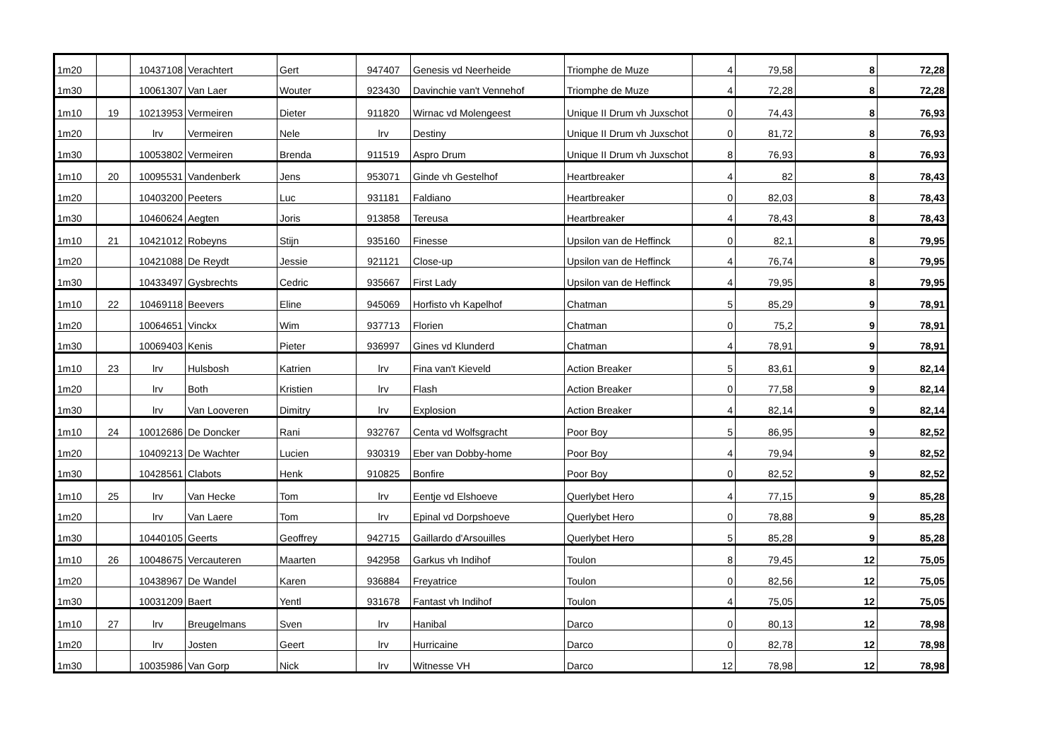| 1m20 | | 10437108 | Verachtert | Gert | 947407 | Genesis vd Neerheide | Triomphe de Muze | 4 | 79,58 | 8 | 72,28 |
| 1m30 | | 10061307 | Van Laer | Wouter | 923430 | Davinchie van't Vennehof | Triomphe de Muze | 4 | 72,28 | 8 | 72,28 |
| 1m10 | 19 | 10213953 | Vermeiren | Dieter | 911820 | Wirnac vd Molengeest | Unique II Drum vh Juxschot | 0 | 74,43 | 8 | 76,93 |
| 1m20 | | lrv | Vermeiren | Nele | lrv | Destiny | Unique II Drum vh Juxschot | 0 | 81,72 | 8 | 76,93 |
| 1m30 | | 10053802 | Vermeiren | Brenda | 911519 | Aspro Drum | Unique II Drum vh Juxschot | 8 | 76,93 | 8 | 76,93 |
| 1m10 | 20 | 10095531 | Vandenberk | Jens | 953071 | Ginde vh Gestelhof | Heartbreaker | 4 | 82 | 8 | 78,43 |
| 1m20 | | 10403200 | Peeters | Luc | 931181 | Faldiano | Heartbreaker | 0 | 82,03 | 8 | 78,43 |
| 1m30 | | 10460624 | Aegten | Joris | 913858 | Tereusa | Heartbreaker | 4 | 78,43 | 8 | 78,43 |
| 1m10 | 21 | 10421012 | Robeyns | Stijn | 935160 | Finesse | Upsilon van de Heffinck | 0 | 82,1 | 8 | 79,95 |
| 1m20 | | 10421088 | De Reydt | Jessie | 921121 | Close-up | Upsilon van de Heffinck | 4 | 76,74 | 8 | 79,95 |
| 1m30 | | 10433497 | Gysbrechts | Cedric | 935667 | First Lady | Upsilon van de Heffinck | 4 | 79,95 | 8 | 79,95 |
| 1m10 | 22 | 10469118 | Beevers | Eline | 945069 | Horfisto vh Kapelhof | Chatman | 5 | 85,29 | 9 | 78,91 |
| 1m20 | | 10064651 | Vinckx | Wim | 937713 | Florien | Chatman | 0 | 75,2 | 9 | 78,91 |
| 1m30 | | 10069403 | Kenis | Pieter | 936997 | Gines vd Klunderd | Chatman | 4 | 78,91 | 9 | 78,91 |
| 1m10 | 23 | lrv | Hulsbosh | Katrien | lrv | Fina van't Kieveld | Action Breaker | 5 | 83,61 | 9 | 82,14 |
| 1m20 | | lrv | Both | Kristien | lrv | Flash | Action Breaker | 0 | 77,58 | 9 | 82,14 |
| 1m30 | | lrv | Van Looveren | Dimitry | lrv | Explosion | Action Breaker | 4 | 82,14 | 9 | 82,14 |
| 1m10 | 24 | 10012686 | De Doncker | Rani | 932767 | Centa vd Wolfsgracht | Poor Boy | 5 | 86,95 | 9 | 82,52 |
| 1m20 | | 10409213 | De Wachter | Lucien | 930319 | Eber van Dobby-home | Poor Boy | 4 | 79,94 | 9 | 82,52 |
| 1m30 | | 10428561 | Clabots | Henk | 910825 | Bonfire | Poor Boy | 0 | 82,52 | 9 | 82,52 |
| 1m10 | 25 | lrv | Van Hecke | Tom | lrv | Eentje vd Elshoeve | Querlybet Hero | 4 | 77,15 | 9 | 85,28 |
| 1m20 | | lrv | Van Laere | Tom | lrv | Epinal vd Dorpshoeve | Querlybet Hero | 0 | 78,88 | 9 | 85,28 |
| 1m30 | | 10440105 | Geerts | Geoffrey | 942715 | Gaillardo d'Arsouilles | Querlybet Hero | 5 | 85,28 | 9 | 85,28 |
| 1m10 | 26 | 10048675 | Vercauteren | Maarten | 942958 | Garkus vh Indihof | Toulon | 8 | 79,45 | 12 | 75,05 |
| 1m20 | | 10438967 | De Wandel | Karen | 936884 | Freyatrice | Toulon | 0 | 82,56 | 12 | 75,05 |
| 1m30 | | 10031209 | Baert | Yentl | 931678 | Fantast vh Indihof | Toulon | 4 | 75,05 | 12 | 75,05 |
| 1m10 | 27 | lrv | Breugelmans | Sven | lrv | Hanibal | Darco | 0 | 80,13 | 12 | 78,98 |
| 1m20 | | lrv | Josten | Geert | lrv | Hurricaine | Darco | 0 | 82,78 | 12 | 78,98 |
| 1m30 | | 10035986 | Van Gorp | Nick | lrv | Witnesse VH | Darco | 12 | 78,98 | 12 | 78,98 |